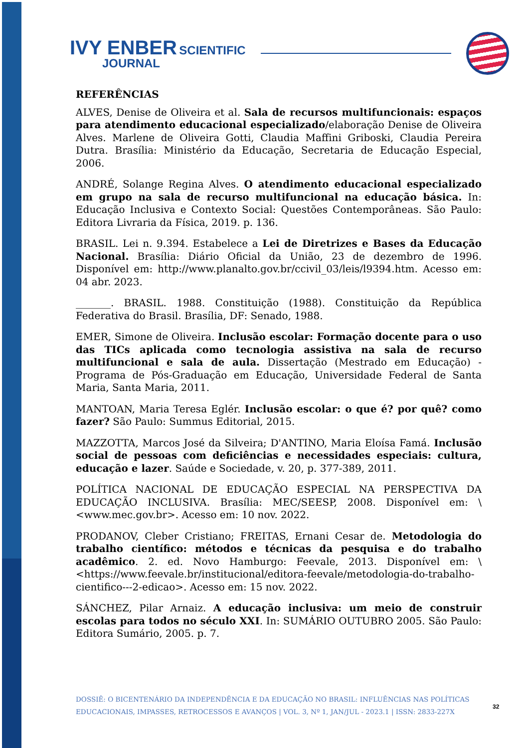IVY ENBER SCIENTIFIC
JOURNAL
REFERÊNCIAS
ALVES, Denise de Oliveira et al. Sala de recursos multifuncionais: espaços para atendimento educacional especializado/elaboração Denise de Oliveira Alves. Marlene de Oliveira Gotti, Claudia Maffini Griboski, Claudia Pereira Dutra. Brasília: Ministério da Educação, Secretaria de Educação Especial, 2006.
ANDRÉ, Solange Regina Alves. O atendimento educacional especializado em grupo na sala de recurso multifuncional na educação básica. In: Educação Inclusiva e Contexto Social: Questões Contemporâneas. São Paulo: Editora Livraria da Física, 2019. p. 136.
BRASIL. Lei n. 9.394. Estabelece a Lei de Diretrizes e Bases da Educação Nacional. Brasília: Diário Oficial da União, 23 de dezembro de 1996. Disponível em: http://www.planalto.gov.br/ccivil_03/leis/l9394.htm. Acesso em: 04 abr. 2023.
_______. BRASIL. 1988. Constituição (1988). Constituição da República Federativa do Brasil. Brasília, DF: Senado, 1988.
EMER, Simone de Oliveira. Inclusão escolar: Formação docente para o uso das TICs aplicada como tecnologia assistiva na sala de recurso multifuncional e sala de aula. Dissertação (Mestrado em Educação) - Programa de Pós-Graduação em Educação, Universidade Federal de Santa Maria, Santa Maria, 2011.
MANTOAN, Maria Teresa Eglér. Inclusão escolar: o que é? por quê? como fazer? São Paulo: Summus Editorial, 2015.
MAZZOTTA, Marcos José da Silveira; D'ANTINO, Maria Eloísa Famá. Inclusão social de pessoas com deficiências e necessidades especiais: cultura, educação e lazer. Saúde e Sociedade, v. 20, p. 377-389, 2011.
POLÍTICA NACIONAL DE EDUCAÇÃO ESPECIAL NA PERSPECTIVA DA EDUCAÇÃO INCLUSIVA. Brasília: MEC/SEESP, 2008. Disponível em: \<www.mec.gov.br>. Acesso em: 10 nov. 2022.
PRODANOV, Cleber Cristiano; FREITAS, Ernani Cesar de. Metodologia do trabalho científico: métodos e técnicas da pesquisa e do trabalho acadêmico. 2. ed. Novo Hamburgo: Feevale, 2013. Disponível em: \<https://www.feevale.br/institucional/editora-feevale/metodologia-do-trabalho-cientifico---2-edicao>. Acesso em: 15 nov. 2022.
SÁNCHEZ, Pilar Arnaiz. A educação inclusiva: um meio de construir escolas para todos no século XXI. In: SUMÁRIO OUTUBRO 2005. São Paulo: Editora Sumário, 2005. p. 7.
DOSSIÊ: O BICENTENÁRIO DA INDEPENDÊNCIA E DA EDUCAÇÃO NO BRASIL: INFLUÊNCIAS NAS POLÍTICAS EDUCACIONAIS, IMPASSES, RETROCESSOS E AVANÇOS | VOL. 3, Nº 1, JAN/JUL - 2023.1 | ISSN: 2833-227X
32